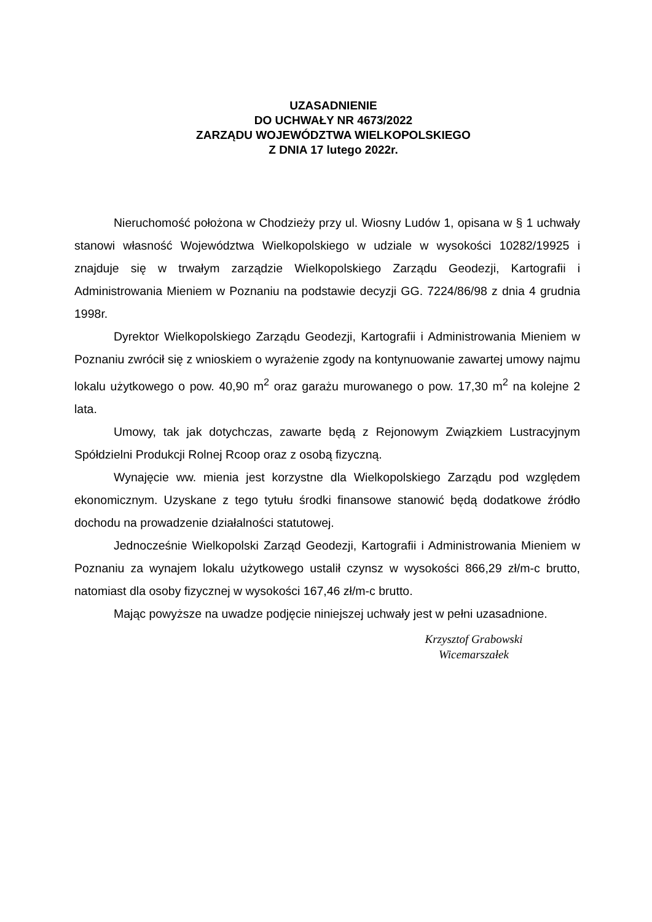UZASADNIENIE
DO UCHWAŁY NR 4673/2022
ZARZĄDU WOJEWÓDZTWA WIELKOPOLSKIEGO
Z DNIA 17 lutego 2022r.
Nieruchomość położona w Chodzieży przy ul. Wiosny Ludów 1, opisana w § 1 uchwały stanowi własność Województwa Wielkopolskiego w udziale w wysokości 10282/19925 i znajduje się w trwałym zarządzie Wielkopolskiego Zarządu Geodezji, Kartografii i Administrowania Mieniem w Poznaniu na podstawie decyzji GG. 7224/86/98 z dnia 4 grudnia 1998r.
Dyrektor Wielkopolskiego Zarządu Geodezji, Kartografii i Administrowania Mieniem w Poznaniu zwrócił się z wnioskiem o wyrażenie zgody na kontynuowanie zawartej umowy najmu lokalu użytkowego o pow. 40,90 m<sup>2</sup> oraz garażu murowanego o pow. 17,30 m<sup>2</sup> na kolejne 2 lata.
Umowy, tak jak dotychczas, zawarte będą z Rejonowym Związkiem Lustracyjnym Spółdzielni Produkcji Rolnej Rcoop oraz z osobą fizyczną.
Wynajęcie ww. mienia jest korzystne dla Wielkopolskiego Zarządu pod względem ekonomicznym. Uzyskane z tego tytułu środki finansowe stanowić będą dodatkowe źródło dochodu na prowadzenie działalności statutowej.
Jednocześnie Wielkopolski Zarząd Geodezji, Kartografii i Administrowania Mieniem w Poznaniu za wynajem lokalu użytkowego ustalił czynsz w wysokości 866,29 zł/m-c brutto, natomiast dla osoby fizycznej w wysokości 167,46 zł/m-c brutto.
Mając powyższe na uwadze podjęcie niniejszej uchwały jest w pełni uzasadnione.
Krzysztof Grabowski
Wicemarszałek